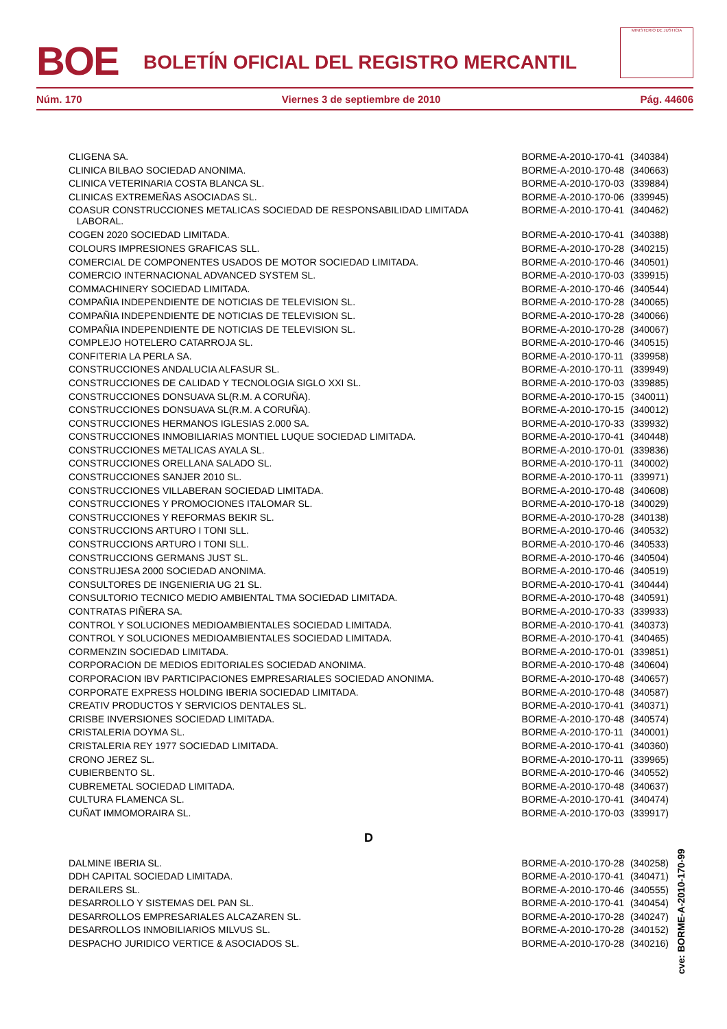BOE
BOLETÍN OFICIAL DEL REGISTRO MERCANTIL
MINISTERIO DE JUSTICIA
Núm. 170 Viernes 3 de septiembre de 2010 Pág. 44606
| CLIGENA SA. | BORME-A-2010-170-41 | (340384) |
| CLINICA BILBAO SOCIEDAD ANONIMA. | BORME-A-2010-170-48 | (340663) |
| CLINICA VETERINARIA COSTA BLANCA SL. | BORME-A-2010-170-03 | (339884) |
| CLINICAS EXTREMEÑAS ASOCIADAS SL. | BORME-A-2010-170-06 | (339945) |
| COASUR CONSTRUCCIONES METALICAS SOCIEDAD DE RESPONSABILIDAD LIMITADA LABORAL. | BORME-A-2010-170-41 | (340462) |
| COGEN 2020 SOCIEDAD LIMITADA. | BORME-A-2010-170-41 | (340388) |
| COLOURS IMPRESIONES GRAFICAS SLL. | BORME-A-2010-170-28 | (340215) |
| COMERCIAL DE COMPONENTES USADOS DE MOTOR SOCIEDAD LIMITADA. | BORME-A-2010-170-46 | (340501) |
| COMERCIO INTERNACIONAL ADVANCED SYSTEM SL. | BORME-A-2010-170-03 | (339915) |
| COMMACHINERY SOCIEDAD LIMITADA. | BORME-A-2010-170-46 | (340544) |
| COMPAÑIA INDEPENDIENTE DE NOTICIAS DE TELEVISION SL. | BORME-A-2010-170-28 | (340065) |
| COMPAÑIA INDEPENDIENTE DE NOTICIAS DE TELEVISION SL. | BORME-A-2010-170-28 | (340066) |
| COMPAÑIA INDEPENDIENTE DE NOTICIAS DE TELEVISION SL. | BORME-A-2010-170-28 | (340067) |
| COMPLEJO HOTELERO CATARROJA SL. | BORME-A-2010-170-46 | (340515) |
| CONFITERIA LA PERLA SA. | BORME-A-2010-170-11 | (339958) |
| CONSTRUCCIONES ANDALUCIA ALFASUR SL. | BORME-A-2010-170-11 | (339949) |
| CONSTRUCCIONES DE CALIDAD Y TECNOLOGIA SIGLO XXI SL. | BORME-A-2010-170-03 | (339885) |
| CONSTRUCCIONES DONSUAVA SL(R.M. A CORUÑA). | BORME-A-2010-170-15 | (340011) |
| CONSTRUCCIONES DONSUAVA SL(R.M. A CORUÑA). | BORME-A-2010-170-15 | (340012) |
| CONSTRUCCIONES HERMANOS IGLESIAS 2.000 SA. | BORME-A-2010-170-33 | (339932) |
| CONSTRUCCIONES INMOBILIARIAS MONTIEL LUQUE SOCIEDAD LIMITADA. | BORME-A-2010-170-41 | (340448) |
| CONSTRUCCIONES METALICAS AYALA SL. | BORME-A-2010-170-01 | (339836) |
| CONSTRUCCIONES ORELLANA SALADO SL. | BORME-A-2010-170-11 | (340002) |
| CONSTRUCCIONES SANJER 2010 SL. | BORME-A-2010-170-11 | (339971) |
| CONSTRUCCIONES VILLABERAN SOCIEDAD LIMITADA. | BORME-A-2010-170-48 | (340608) |
| CONSTRUCCIONES Y PROMOCIONES ITALOMAR SL. | BORME-A-2010-170-18 | (340029) |
| CONSTRUCCIONES Y REFORMAS BEKIR SL. | BORME-A-2010-170-28 | (340138) |
| CONSTRUCCIONS ARTURO I TONI SLL. | BORME-A-2010-170-46 | (340532) |
| CONSTRUCCIONS ARTURO I TONI SLL. | BORME-A-2010-170-46 | (340533) |
| CONSTRUCCIONS GERMANS JUST SL. | BORME-A-2010-170-46 | (340504) |
| CONSTRUJESA 2000 SOCIEDAD ANONIMA. | BORME-A-2010-170-46 | (340519) |
| CONSULTORES DE INGENIERIA UG 21 SL. | BORME-A-2010-170-41 | (340444) |
| CONSULTORIO TECNICO MEDIO AMBIENTAL TMA SOCIEDAD LIMITADA. | BORME-A-2010-170-48 | (340591) |
| CONTRATAS PIÑERA SA. | BORME-A-2010-170-33 | (339933) |
| CONTROL Y SOLUCIONES MEDIOAMBIENTALES SOCIEDAD LIMITADA. | BORME-A-2010-170-41 | (340373) |
| CONTROL Y SOLUCIONES MEDIOAMBIENTALES SOCIEDAD LIMITADA. | BORME-A-2010-170-41 | (340465) |
| CORMENZIN SOCIEDAD LIMITADA. | BORME-A-2010-170-01 | (339851) |
| CORPORACION DE MEDIOS EDITORIALES SOCIEDAD ANONIMA. | BORME-A-2010-170-48 | (340604) |
| CORPORACION IBV PARTICIPACIONES EMPRESARIALES SOCIEDAD ANONIMA. | BORME-A-2010-170-48 | (340657) |
| CORPORATE EXPRESS HOLDING IBERIA SOCIEDAD LIMITADA. | BORME-A-2010-170-48 | (340587) |
| CREATIV PRODUCTOS Y SERVICIOS DENTALES SL. | BORME-A-2010-170-41 | (340371) |
| CRISBE INVERSIONES SOCIEDAD LIMITADA. | BORME-A-2010-170-48 | (340574) |
| CRISTALERIA DOYMA SL. | BORME-A-2010-170-11 | (340001) |
| CRISTALERIA REY 1977 SOCIEDAD LIMITADA. | BORME-A-2010-170-41 | (340360) |
| CRONO JEREZ SL. | BORME-A-2010-170-11 | (339965) |
| CUBIERBENTO SL. | BORME-A-2010-170-46 | (340552) |
| CUBREMETAL SOCIEDAD LIMITADA. | BORME-A-2010-170-48 | (340637) |
| CULTURA FLAMENCA SL. | BORME-A-2010-170-41 | (340474) |
| CUÑAT IMMOMORAIRA SL. | BORME-A-2010-170-03 | (339917) |
| D | | |
| DALMINE IBERIA SL. | BORME-A-2010-170-28 | (340258) |
| DDH CAPITAL SOCIEDAD LIMITADA. | BORME-A-2010-170-41 | (340471) |
| DERAILERS SL. | BORME-A-2010-170-46 | (340555) |
| DESARROLLO Y SISTEMAS DEL PAN SL. | BORME-A-2010-170-41 | (340454) |
| DESARROLLOS EMPRESARIALES ALCAZAREN SL. | BORME-A-2010-170-28 | (340247) |
| DESARROLLOS INMOBILIARIOS MILVUS SL. | BORME-A-2010-170-28 | (340152) |
| DESPACHO JURIDICO VERTICE & ASOCIADOS SL. | BORME-A-2010-170-28 | (340216) |
cve: BORME-A-2010-170-99